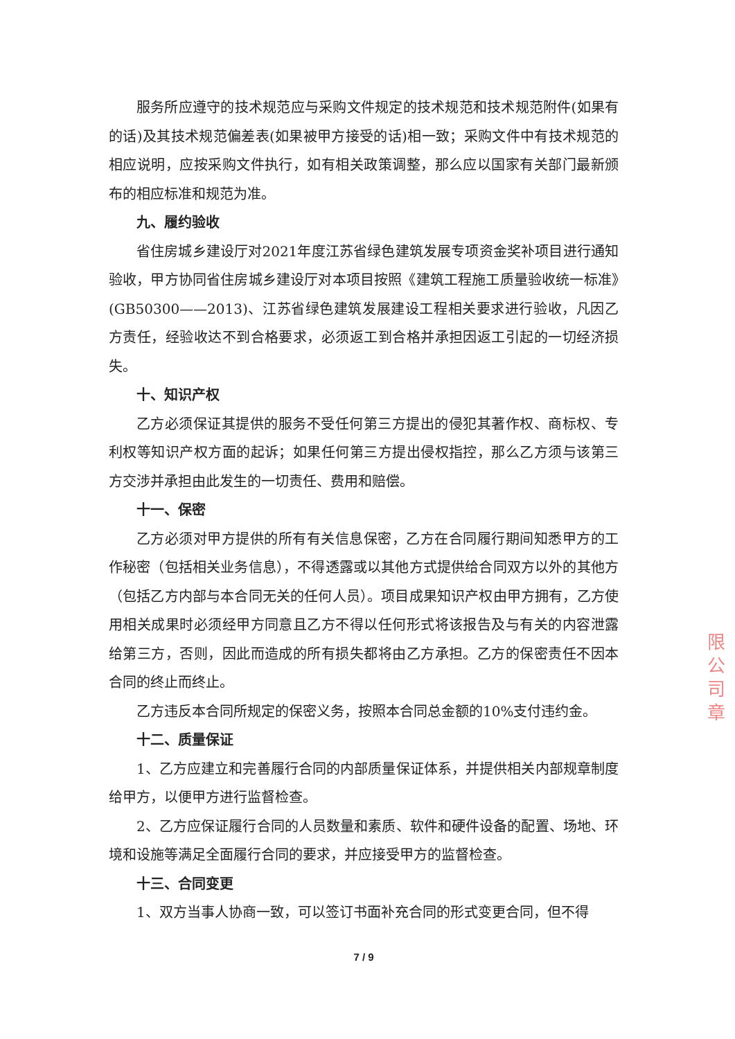服务所应遵守的技术规范应与采购文件规定的技术规范和技术规范附件(如果有的话)及其技术规范偏差表(如果被甲方接受的话)相一致；采购文件中有技术规范的相应说明，应按采购文件执行，如有相关政策调整，那么应以国家有关部门最新颁布的相应标准和规范为准。
九、履约验收
省住房城乡建设厅对2021年度江苏省绿色建筑发展专项资金奖补项目进行通知验收，甲方协同省住房城乡建设厅对本项目按照《建筑工程施工质量验收统一标准》(GB50300——2013)、江苏省绿色建筑发展建设工程相关要求进行验收，凡因乙方责任，经验收达不到合格要求，必须返工到合格并承担因返工引起的一切经济损失。
十、知识产权
乙方必须保证其提供的服务不受任何第三方提出的侵犯其著作权、商标权、专利权等知识产权方面的起诉；如果任何第三方提出侵权指控，那么乙方须与该第三方交涉并承担由此发生的一切责任、费用和赔偿。
十一、保密
乙方必须对甲方提供的所有有关信息保密，乙方在合同履行期间知悉甲方的工作秘密（包括相关业务信息），不得透露或以其他方式提供给合同双方以外的其他方（包括乙方内部与本合同无关的任何人员）。项目成果知识产权由甲方拥有，乙方使用相关成果时必须经甲方同意且乙方不得以任何形式将该报告及与有关的内容泄露给第三方，否则，因此而造成的所有损失都将由乙方承担。乙方的保密责任不因本合同的终止而终止。
乙方违反本合同所规定的保密义务，按照本合同总金额的10%支付违约金。
十二、质量保证
1、乙方应建立和完善履行合同的内部质量保证体系，并提供相关内部规章制度给甲方，以便甲方进行监督检查。
2、乙方应保证履行合同的人员数量和素质、软件和硬件设备的配置、场地、环境和设施等满足全面履行合同的要求，并应接受甲方的监督检查。
十三、合同变更
1、双方当事人协商一致，可以签订书面补充合同的形式变更合同，但不得
7 / 9
限公司章